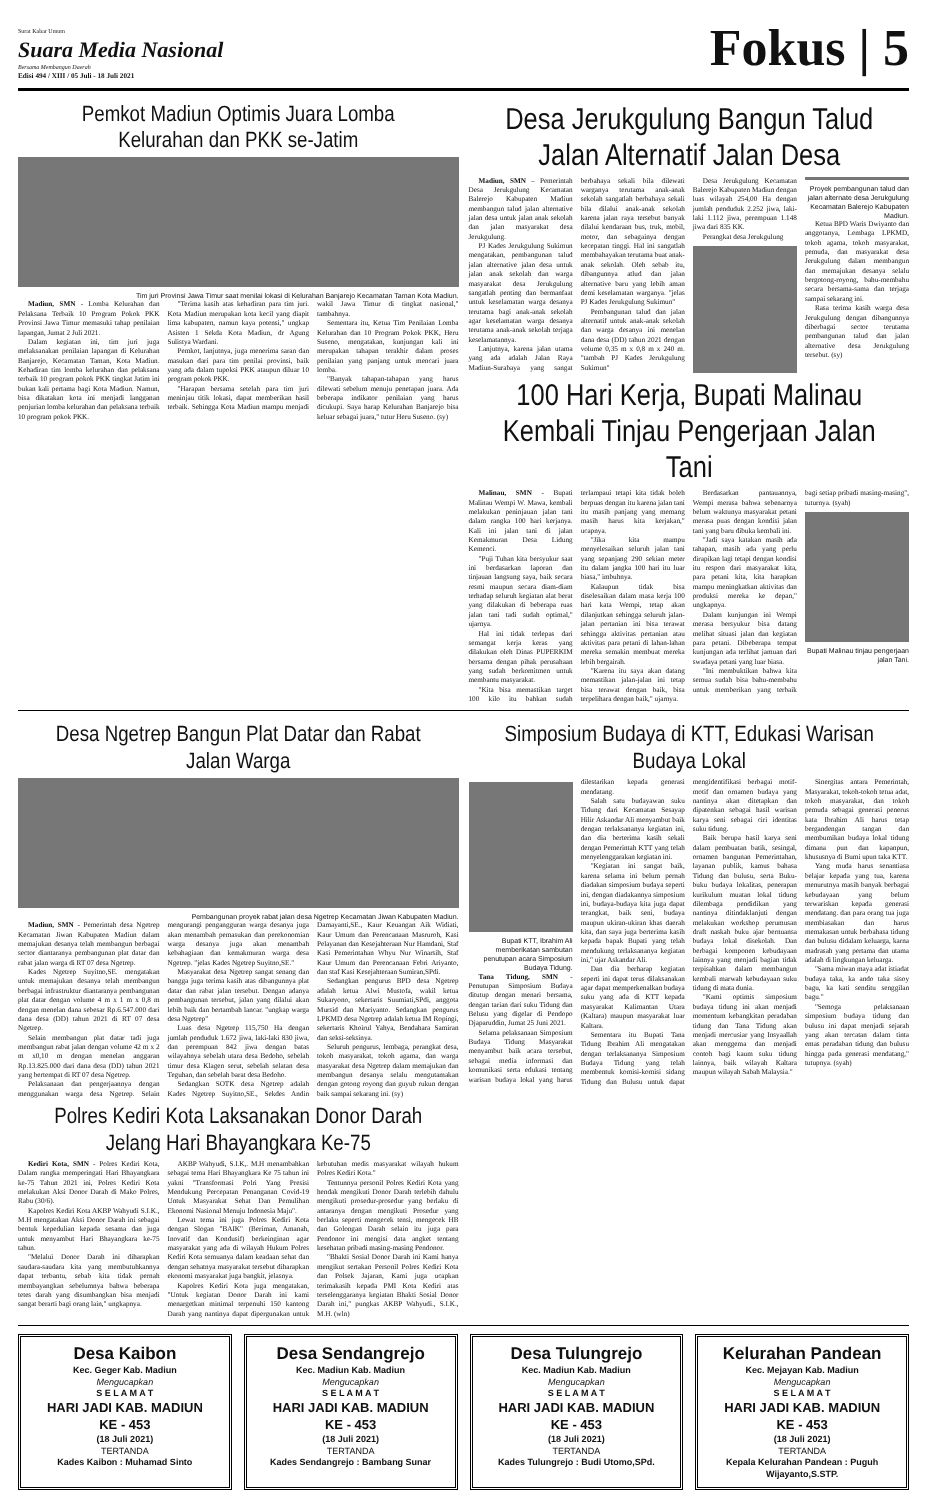Surat Kabar Umum
Suara Media Nasional
Bersama Membangun Daerah
Edisi 494 / XIII / 05 Juli - 18 Juli 2021
Fokus | 5
Pemkot Madiun Optimis Juara Lomba Kelurahan dan PKK se-Jatim
Tim juri Provinsi Jawa Timur saat menilai lokasi di Kelurahan Banjarejo Kecamatan Taman Kota Madiun.
Madiun, SMN - Lomba Kelurahan dan Pelaksana Terbaik 10 Program Pokok PKK Provinsi Jawa Timur memasuki tahap penilaian lapangan, Jumat 2 Juli 2021.
Dalam kegiatan ini, tim juri juga melaksanakan penilaian lapangan di Kelurahan Banjarejo, Kecamatan Taman, Kota Madiun. Kehadiran tim lomba kelurahan dan pelaksana terbaik 10 program pokok PKK tingkat Jatim ini bukan kali pertama bagi Kota Madiun. Namun, bisa dikatakan kota ini menjadi langganan penjurian lomba kelurahan dan pelaksana terbaik 10 program pokok PKK.
"Terima kasih atas kehadiran para tim juri. Kota Madiun merupakan kota kecil yang diapit lima kabupaten, namun kaya potensi," ungkap Asisten 1 Sekda Kota Madiun, dr Agung Sulistya Wardani.
Pemkot, lanjutnya, juga menerima saran dan masukan dari para tim penilai provinsi, baik yang ada dalam tupoksi PKK ataupun diluar 10 program pokok PKK.
"Harapan bersama setelah para tim juri meninjau titik lokasi, dapat memberikan hasil terbaik. Sehingga Kota Madiun mampu menjadi wakil Jawa Timur di tingkat nasional," tambahnya.
Sementara itu, Ketua Tim Penilaian Lomba Kelurahan dan 10 Program Pokok PKK, Heru Suseno, mengatakan, kunjungan kali ini merupakan tahapan terakhir dalam proses penilaian yang panjang untuk mencari juara lomba.
"Banyak tahapan-tahapan yang harus dilewati sebelum menuju penetapan juara. Ada beberapa indikator penilaian yang harus dicukupi. Saya harap Kelurahan Banjarejo bisa keluar sebagai juara," tutur Heru Suseno. (sy)
Desa Jerukgulung Bangun Talud Jalan Alternatif Jalan Desa
Madiun, SMN – Pemerintah Desa Jerukgulung Kecamatan Balerejo Kabupaten Madiun membangun talud jalan alternative jalan desa untuk jalan anak sekolah dan jalan masyarakat desa Jerukgulung.
PJ Kades Jerukgulung Sukimun mengatakan, pembangunan talud jalan alternative jalan desa untuk jalan anak sekolah dan warga masyarakat desa Jerukgulung sangatlah penting dan bermanfaat untuk keselamatan warga desanya terutama bagi anak-anak sekolah agar keselamatan warga desanya terutama anak-anak sekolah terjaga keselamatannya.
Lanjutnya, karena jalan utama yang ada adalah Jalan Raya Madiun-Surabaya yang sangat berbahaya sekali bila dilewati warganya terutama anak-anak sekolah sangatlah berbahaya sekali bila dilalui anak-anak sekolah karena jalan raya tersebut banyak dilalui kendaraan bus, truk, mobil, motor, dan sebagainya dengan kecepatan tinggi. Hal ini sangatlah membahayakan terutama buat anak-anak sekolah. Oleh sebab itu, dibangunnya atlud dan jalan alternative baru yang lebih aman demi keselamatan warganya. "jelas PJ Kades Jerukgulung Sukimun"
Pembangunan talud dan jalan alternatif untuk anak-anak sekolah dan warga desanya ini menelan dana desa (DD) tahun 2021 dengan volume 0,35 m x 0,8 m x 240 m. "tambah PJ Kades Jerukgulung Sukimun"
Desa Jerukgulung Kecamatan Balerejo Kabupaten Madiun dengan luas wilayah 254,00 Ha dengan jumlah penduduk 2.252 jiwa, laki-laki 1.112 jiwa, perempuan 1.148 jiwa dari 835 KK.
Perangkat desa Jerukgulung
Proyek pembangunan talud dan jalan alternate desa Jerukgulung Kecamatan Balerejo Kabupaten Madiun.
Ketua BPD Waris Dwiyanto dan anggotanya, Lembaga LPKMD, tokoh agama, tokoh masyarakat, pemuda, dan masyarakat desa Jerukgulung dalam membangun dan memajukan desanya selalu bergotong-royong, bahu-membahu secara bersama-sama dan terjaga sampai sekarang ini.
Rasa terima kasih warga desa Jerukgulung dengan dibangunnya diberbagai sector terutama pembangunan talud dan jalan alternative desa Jerukgulung tersebut. (sy)
100 Hari Kerja, Bupati Malinau Kembali Tinjau Pengerjaan Jalan Tani
Malinau, SMN - Bupati Malinau Wempi W. Mawa, kembali melakukan peninjauan jalan tani dalam rangka 100 hari kerjanya. Kali ini jalan tani di jalan Kemakmuran Desa Lidung Kemenci.
"Puji Tuhan kita bersyukur saat ini berdasarkan laporan dan tinjauan langsung saya, baik secara resmi maupun secara diam-diam terhadap seluruh kegiatan alat berat yang dilakukan di beberapa ruas jalan tani tadi sudah optimal," ujarnya.
Hal ini tidak terlepas dari semangat kerja keras yang dilakukan oleh Dinas PUPERKIM bersama dengan pihak perusahaan yang sudah berkomitmen untuk membantu masyarakat.
"Kita bisa memastikan target 100 kilo itu bahkan sudah terlampaui tetapi kita tidak boleh berpuas dengan itu karena jalan tani itu masih panjang yang memang masih harus kita kerjakan," ucapnya.
"Jika kita mampu menyelesaikan seluruh jalan tani yang sepanjang 290 sekian meter itu dalam jangka 100 hari itu luar biasa," imbuhnya.
Kalaupun tidak bisa diselesaikan dalam masa kerja 100 hari kata Wempi, tetap akan dilanjutkan sehingga seluruh jalan-jalan pertanian ini bisa terawat sehingga aktivitas pertanian atau aktivitas para petani di lahan-lahan mereka semakin membuat mereka lebih bergairah.
"Karena itu saya akan datang memastikan jalan-jalan ini tetap bisa terawat dengan baik, bisa terpelihara dengan baik," ujarnya.
Berdasarkan pantauannya, Wempi merasa bahwa sebenarnya belum waktunya masyarakat petani merasa puas dengan kondisi jalan tani yang baru dibuka kembali ini.
"Jadi saya katakan masih ada tahapan, masih ada yang perlu dirapikan lagi tetapi dengan kondisi itu respon dari masyarakat kita, para petani kita, kita harapkan mampu meningkatkan aktivitas dan produksi mereka ke depan," ungkapnya.
Dalam kunjungan ini Wempi merasa bersyukur bisa datang melihat situasi jalan dan kegiatan para petani. Dibeberapa tempat kunjungan ada terlihat jamuan dari swadaya petani yang luar biasa.
"Ini membuktikan bahwa kita semua sudah bisa bahu-membahu untuk memberikan yang terbaik bagi setiap pribadi masing-masing", tuturnya. (syah)
Bupati Malinau tinjau pengerjaan jalan Tani.
Desa Ngetrep Bangun Plat Datar dan Rabat Jalan Warga
Pembangunan proyek rabat jalan desa Ngetrep Kecamatan Jiwan Kabupaten Madiun.
Madiun, SMN - Pemerintah desa Ngetrep Kecamatan Jiwan Kabupaten Madiun dalam memajukan desanya telah membangun berbagai sector diantaranya pembangunan plat datar dan rabat jalan warga di RT 07 desa Ngetrep.
Kades Ngetrep Suyitno,SE. mengatakan untuk memajukan desanya telah membangun berbagai infrastruktur diantaranya pembangunan plat datar dengan volume 4 m x 1 m x 0,8 m dengan menelan dana sebesar Rp.6.547.000 dari dana desa (DD) tahun 2021 di RT 07 desa Ngetrep.
Selain membangun plat datar tadi juga membangun rabat jalan dengan volume 42 m x 2 m x0,10 m dengan menelan anggaran Rp.13.825.000 dari dana desa (DD) tahun 2021 yang bertempat di RT 07 desa Ngetrep.
Pelaksanaan dan pengerjaannya dengan menggunakan warga desa Ngetrep. Selain mengurangi pengangguran warga desanya juga akan menambah pemasukan dan perekonomian warga desanya juga akan menambah kebahagiaan dan kemakmuran warga desa Ngetrep. "jelas Kades Ngetrep Suyitno,SE."
Masyarakat desa Ngetrep sangat senang dan bangga juga terima kasih atas dibangunnya plat datar dan rabat jalan tersebut. Dengan adanya pembangunan tersebut, jalan yang dilalui akan lebih baik dan bertambah lancar. "ungkap warga desa Ngetrep"
Luas desa Ngetrep 115,750 Ha dengan jumlah penduduk 1.672 jiwa, laki-laki 830 jiwa, dan perempuan 842 jiwa dengan batas wilayahnya sebelah utara desa Bedoho, sebelah timur desa Klagen serut, sebelah selatan desa Teguhan, dan sebelah barat desa Bedoho.
Sedangkan SOTK desa Ngetrep adalah Kades Ngetrep Suyitno,SE., Sekdes Andin Damayanti,SE., Kaur Keuangan Aik Widiati, Kaur Umum dan Perencanaan Masruroh, Kasi Pelayanan dan Kesejahteraan Nur Hamdani, Staf Kasi Pemerintahan Whyu Nur Winarsih, Staf Kaur Umum dan Perencanaan Febri Ariyanto, dan staf Kasi Kesejahteraan Sumiran,SPdi.
Sedangkan pengurus BPD desa Ngetrep adalah ketua Alwi Mustofa, wakil ketua Sukaryono, sekertaris Suumiati,SPdi, anggota Mursid dan Mariyanto. Sedangkan pengurus LPKMD desa Ngetrep adalah ketua IM Ropingi, sekertaris Khoirul Yahya, Bendahara Samiran dan seksi-seksinya.
Seluruh pengurus, lembaga, perangkat desa, tokoh masyarakat, tokoh agama, dan warga masyarakat desa Ngetrep dalam memajukan dan membangun desanya selalu mengutamakan dengan gotong royong dan guyub rukun dengan baik sampai sekarang ini. (sy)
Polres Kediri Kota Laksanakan Donor Darah Jelang Hari Bhayangkara Ke-75
Kediri Kota, SMN - Polres Kediri Kota, Dalam rangka memperingati Hari Bhayangkara ke-75 Tahun 2021 ini, Polres Kediri Kota melakukan Aksi Donor Darah di Mako Polres, Rabu (30/6).
Kapolres Kediri Kota AKBP Wahyudi S.I.K., M.H mengatakan Aksi Donor Darah ini sebagai bentuk kepedulian kepada sesama dan juga untuk menyambut Hari Bhayangkara ke-75 tahun.
"Melalui Donor Darah ini diharapkan saudara-saudara kita yang membutuhkannya dapat terbantu, sebab kita tidak pernah membayangkan sebelumnya bahwa beberapa tetes darah yang disumbangkan bisa menjadi sangat berarti bagi orang lain," ungkapnya.
AKBP Wahyudi, S.I.K,. M.H menambahkan sebagai tema Hari Bhayangkara Ke 75 tahun ini yakni "Transformasi Polri Yang Presisi Mendukung Percepatan Penanganan Covid-19 Untuk Masyarakat Sehat Dan Pemulihan Ekonomi Nasional Menuju Indonesia Maju".
Lewat tema ini juga Polres Kediri Kota dengan Slogan "BAIK" (Beriman, Amanah, Inovatif dan Kondusif) berkeinginan agar masyarakat yang ada di wilayah Hukum Polres Kediri Kota semuanya dalam keadaan sehat dan dengan sehatnya masyarakat tersebut diharapkan ekonomi masyarakat juga bangkit, jelasnya.
Kapolres Kediri Kota juga mengatakan, "Untuk kegiatan Donor Darah ini kami menargetkan minimal terpenuhi 150 kantong Darah yang nantinya dapat dipergunakan untuk kebutuhan medis masyarakat wilayah hukum Polres Kediri Kota."
Tentunnya personil Polres Kediri Kota yang hendak mengikuti Donor Darah terlebih dahulu mengikuti prosedur-prosedur yang berlaku di antaranya dengan mengikuti Prosedur yang berlaku seperti mengecek tensi, mengecek HB dan Golongan Darah selain itu juga para Pendonor ini mengisi data angket tentang kesehatan pribadi masing-masing Pendonor.
"Bhakti Sosial Donor Darah ini Kami hanya mengikut sertakan Personil Polres Kediri Kota dan Polsek Jajaran, Kami juga ucapkan terimakasih kepada PMI Kota Kediri atas terselenggaranya kegiatan Bhakti Sosial Donor Darah ini," pungkas AKBP Wahyudi., S.I.K., M.H. (wln)
Simposium Budaya di KTT, Edukasi Warisan Budaya Lokal
Bupati KTT, Ibrahim Ali memberikatan sambutan penutupan acara Simposium Budaya Tidung.
Tana Tidung, SMN - Penutupan Simposium Budaya ditutup dengan menari bersama, dengan tarian dari suku Tidung dan Belusu yang digelar di Pendopo Djaparuddin, Jumat 25 Juni 2021.
Selama pelaksanaan Simposium Budaya Tidung Masyarakat menyambut baik acara tersebut, sebagai media informasi dan komunikasi serta edukasi tentang warisan budaya lokal yang harus dilestarikan kepada generasi mendatang.
Salah satu budayawan suku Tidung dari Kecamatan Sesayap Hilir Askandar Ali menyambut baik dengan terlaksananya kegiatan ini, dan dia berterima kasih sekali dengan Pemerintah KTT yang telah menyelenggarakan kegiatan ini.
"Kegiatan ini sangat baik, karena selama ini belum pernah diadakan simposium budaya seperti ini, dengan diadakannya simposium ini, budaya-budaya kita juga dapat terangkat, baik seni, budaya maupun ukiran-ukiran khas daerah kita, dan saya juga berterima kasih kepada bapak Bupati yang telah mendukung terlaksananya kegiatan ini," ujar Askandar Ali.
Dan dia berharap kegiatan seperti ini dapat terus dilaksanakan agar dapat memperkenalkan budaya suku yang ada di KTT kepada masyarakat Kalimantan Utara (Kaltara) maupun masyarakat luar Kaltara.
Sementara itu Bupati Tana Tidung Ibrahim Ali mengatakan dengan terlaksananya Simposium Budaya Tidung yang telah membentuk komisi-komisi sidang Tidung dan Bulusu untuk dapat mengidentifikasi berbagai motif-motif dan ornamen budaya yang nantinya akan ditetapkan dan dipatenkan sebagai hasil warisan karya seni sebagai ciri identitas suku tidung.
Baik berupa hasil karya seni dalam pembuatan batik, sesingal, ornamen bangunan Pemerintahan, layanan publik, kamus bahasa Tidung dan bulusu, serta Buku-buku budaya lokalitas, penerapan kurikulum muatan lokal tidung dilembaga pendidikan yang nantinya ditindaklanjuti dengan melakukan workshop perumusan draft naskah buku ajar bernuansa budaya lokal disekolah. Dan berbagai komponen kebudayaan lainnya yang menjadi bagian tidak terpisahkan dalam membangun kembali marwah kebudayaan suku tidung di mata dunia.
"Kami optimis simposium budaya tidung ini akan menjadi momentum kebangkitan peradaban tidung dan Tana Tidung akan menjadi mercusiar yang Insyaallah akan menggema dan menjadi contoh bagi kaum suku tidung lainnya, baik wilayah Kaltara maupun wilayah Sabah Malaysia."
Sinergitas antara Pemerintah, Masyarakat, tokoh-tokoh tetua adat, tokoh masyarakat, dan tokoh pemuda sebagai generasi penerus kata Ibrahim Ali harus tetap bergandengan tangan dan membumikan budaya lokal tidung dimana pun dan kapanpun, khususnya di Bumi upun taka KTT.
Yang muda harus senantiasa belajar kepada yang tua, karena menurutnya masih banyak berbagai kebudayaan yang belum terwariskan kepada generasi mendatang. dan para orang tua juga membiasakan dan harus memakasan untuk berbahasa tidung dan bulusu didalam keluarga, karna madrasah yang pertama dan utama adalah di lingkungan keluarga.
"Sama miwan maya adat istiadat budaya taka, ka ando taka sisoy bagu, ka kati senditu senggilan bagu."
"Semoga pelaksanaan simposium budaya tidung dan bulusu ini dapat menjadi sejarah yang akan tercatan dalam tinta emas peradaban tidung dan bulusu hingga pada generasi mendatang," tutupnya. (syah)
Desa Kaibon
Kec. Geger Kab. Madiun
Mengucapkan
S E L A M A T
HARI JADI KAB. MADIUN
KE - 453
(18 Juli 2021)
TERTANDA
Kades Kaibon : Muhamad Sinto
Desa Sendangrejo
Kec. Madiun Kab. Madiun
Mengucapkan
S E L A M A T
HARI JADI KAB. MADIUN
KE - 453
(18 Juli 2021)
TERTANDA
Kades Sendangrejo : Bambang Sunar
Desa Tulungrejo
Kec. Madiun Kab. Madiun
Mengucapkan
S E L A M A T
HARI JADI KAB. MADIUN
KE - 453
(18 Juli 2021)
TERTANDA
Kades Tulungrejo : Budi Utomo,SPd.
Kelurahan Pandean
Kec. Mejayan Kab. Madiun
Mengucapkan
S E L A M A T
HARI JADI KAB. MADIUN
KE - 453
(18 Juli 2021)
TERTANDA
Kepala Kelurahan Pandean : Puguh Wijayanto,S.STP.